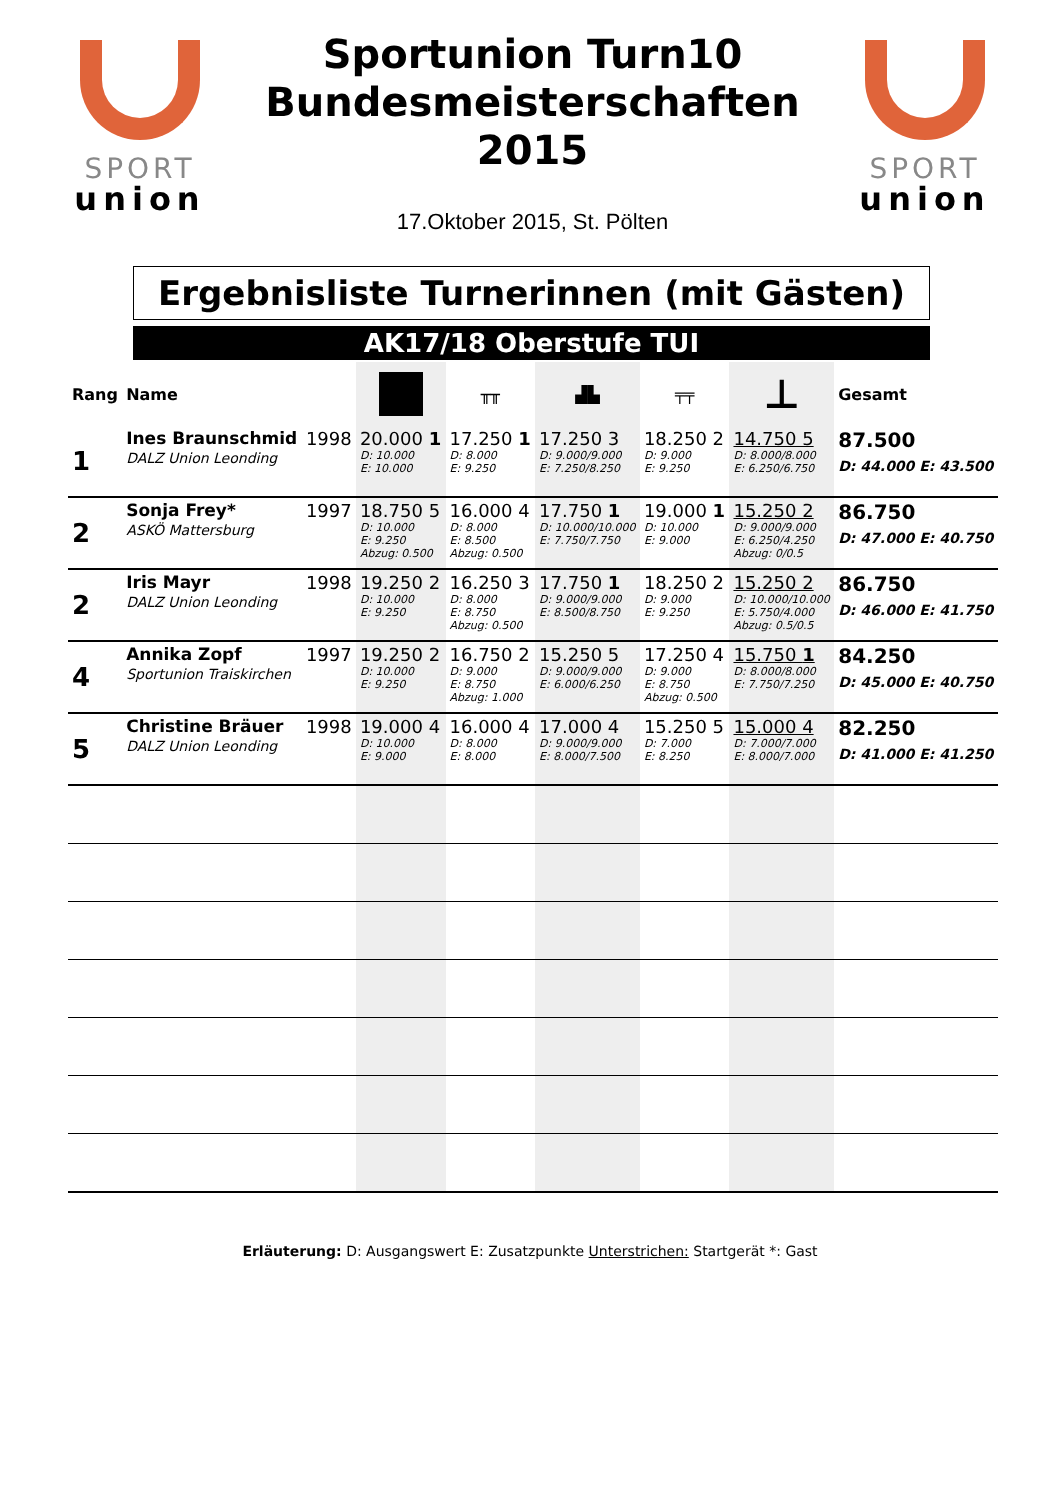SPORT
union
Sportunion Turn10
Bundesmeisterschaften
2015
17.Oktober 2015, St. Pölten
SPORT
union
Ergebnisliste Turnerinnen (mit Gästen)
AK17/18 Oberstufe TUI
| Rang | Name | | | ╥╥ | ▟▙ | ╤╤ | ⊥ | Gesamt |
| --- | --- | --- | --- | --- | --- | --- | --- | --- |
| 1 | Ines Braunschmid DALZ Union Leonding | 1998 | 20.000 1 D: 10.000 E: 10.000 | 17.250 1 D: 8.000 E: 9.250 | 17.250 3 D: 9.000/9.000 E: 7.250/8.250 | 18.250 2 D: 9.000 E: 9.250 | 14.750 5 D: 8.000/8.000 E: 6.250/6.750 | 87.500 D: 44.000 E: 43.500 |
| 2 | Sonja Frey* ASKÖ Mattersburg | 1997 | 18.750 5 D: 10.000 E: 9.250 Abzug: 0.500 | 16.000 4 D: 8.000 E: 8.500 Abzug: 0.500 | 17.750 1 D: 10.000/10.000 E: 7.750/7.750 | 19.000 1 D: 10.000 E: 9.000 | 15.250 2 D: 9.000/9.000 E: 6.250/4.250 Abzug: 0/0.5 | 86.750 D: 47.000 E: 40.750 |
| 2 | Iris Mayr DALZ Union Leonding | 1998 | 19.250 2 D: 10.000 E: 9.250 | 16.250 3 D: 8.000 E: 8.750 Abzug: 0.500 | 17.750 1 D: 9.000/9.000 E: 8.500/8.750 | 18.250 2 D: 9.000 E: 9.250 | 15.250 2 D: 10.000/10.000 E: 5.750/4.000 Abzug: 0.5/0.5 | 86.750 D: 46.000 E: 41.750 |
| 4 | Annika Zopf Sportunion Traiskirchen | 1997 | 19.250 2 D: 10.000 E: 9.250 | 16.750 2 D: 9.000 E: 8.750 Abzug: 1.000 | 15.250 5 D: 9.000/9.000 E: 6.000/6.250 | 17.250 4 D: 9.000 E: 8.750 Abzug: 0.500 | 15.750 1 D: 8.000/8.000 E: 7.750/7.250 | 84.250 D: 45.000 E: 40.750 |
| 5 | Christine Bräuer DALZ Union Leonding | 1998 | 19.000 4 D: 10.000 E: 9.000 | 16.000 4 D: 8.000 E: 8.000 | 17.000 4 D: 9.000/9.000 E: 8.000/7.500 | 15.250 5 D: 7.000 E: 8.250 | 15.000 4 D: 7.000/7.000 E: 8.000/7.000 | 82.250 D: 41.000 E: 41.250 |
Erläuterung: D: Ausgangswert E: Zusatzpunkte Unterstrichen: Startgerät *: Gast